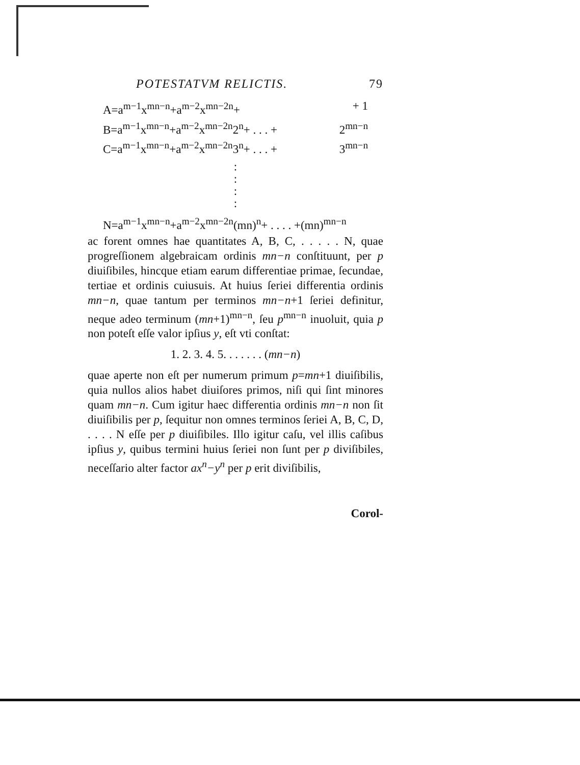POTESTATVM RELICTIS. 79
A=a<sup>m−1</sup>x<sup>mn−n</sup>+a<sup>m−2</sup>x<sup>mn−2n</sup>+ + 1
B=a<sup>m−1</sup>x<sup>mn−n</sup>+a<sup>m−2</sup>x<sup>mn−2n</sup>2<sup>n</sup>+ . . . + 2<sup>mn−n</sup>
C=a<sup>m−1</sup>x<sup>mn−n</sup>+a<sup>m−2</sup>x<sup>mn−2n</sup>3<sup>n</sup>+ . . . + 3<sup>mn−n</sup>
:
:
:
:
N=a<sup>m−1</sup>x<sup>mn−n</sup>+a<sup>m−2</sup>x<sup>mn−2n</sup>(mn)<sup>n</sup>+ . . . . +(mn)<sup>mn−n</sup>
ac forent omnes hae quantitates A, B, C, . . . . . N, quae progreſſionem algebraicam ordinis mn−n conſtituunt, per p diuiſibiles, hincque etiam earum differentiae primae, ſecundae, tertiae et ordinis cuiusuis. At huius ſeriei differentia ordinis mn−n, quae tantum per terminos mn−n+1 ſeriei definitur, neque adeo terminum (mn+1)<sup>mn−n</sup>, ſeu p<sup>mn−n</sup> inuoluit, quia p non poteſt eſſe valor ipſius y, eſt vti conſtat:
1. 2. 3. 4. 5. . . . . . . (mn−n)
quae aperte non eſt per numerum primum p=mn+1 diuiſibilis, quia nullos alios habet diuiſores primos, niſi qui ſint minores quam mn−n. Cum igitur haec differentia ordinis mn−n non ſit diuiſibilis per p, ſequitur non omnes terminos ſeriei A, B, C, D, . . . . N eſſe per p diuiſibiles. Illo igitur caſu, vel illis caſibus ipſius y, quibus termini huius ſeriei non ſunt per p diviſibiles, neceſſario alter factor ax<sup>n</sup>−y<sup>n</sup> per p erit diviſibilis,
Corol-